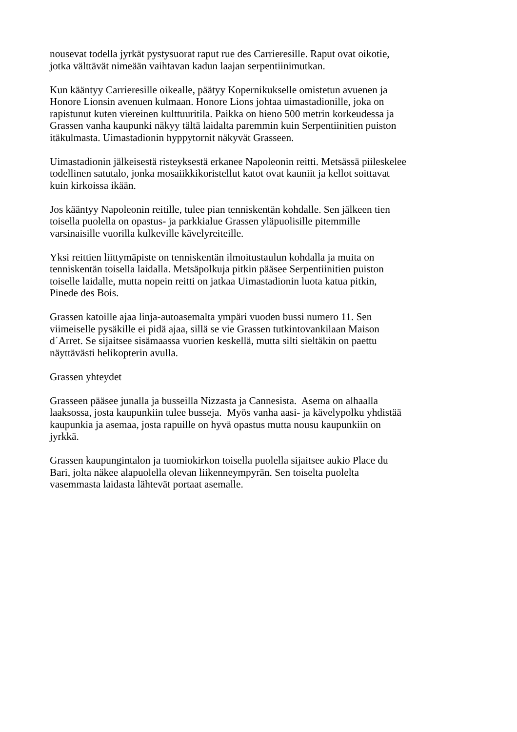nousevat todella jyrkät pystysuorat raput rue des Carrieresille. Raput ovat oikotie,
jotka välttävät nimeään vaihtavan kadun laajan serpentiinimutkan.
Kun kääntyy Carrieresille oikealle, päätyy Kopernikukselle omistetun avuenen ja
Honore Lionsin avenuen kulmaan. Honore Lions johtaa uimastadionille, joka on
rapistunut kuten viereinen kulttuuritila. Paikka on hieno 500 metrin korkeudessa ja
Grassen vanha kaupunki näkyy tältä laidalta paremmin kuin Serpentiinitien puiston
itäkulmasta. Uimastadionin hyppytornit näkyvät Grasseen.
Uimastadionin jälkeisestä risteyksestä erkanee Napoleonin reitti. Metsässä piileskelee
todellinen satutalo, jonka mosaiikkikoristellut katot ovat kauniit ja kellot soittavat
kuin kirkoissa ikään.
Jos kääntyy Napoleonin reitille, tulee pian tenniskentän kohdalle. Sen jälkeen tien
toisella puolella on opastus- ja parkkialue Grassen yläpuolisille pitemmille
varsinaisille vuorilla kulkeville kävelyreiteille.
Yksi reittien liittymäpiste on tenniskentän ilmoitustaulun kohdalla ja muita on
tenniskentän toisella laidalla. Metsäpolkuja pitkin pääsee Serpentiinitien puiston
toiselle laidalle, mutta nopein reitti on jatkaa Uimastadionin luota katua pitkin,
Pinede des Bois.
Grassen katoille ajaa linja-autoasemalta ympäri vuoden bussi numero 11. Sen
viimeiselle pysäkille ei pidä ajaa, sillä se vie Grassen tutkintovankilaan Maison
d´Arret. Se sijaitsee sisämaassa vuorien keskellä, mutta silti sieltäkin on paettu
näyttävästi helikopterin avulla.
Grassen yhteydet
Grasseen pääsee junalla ja busseilla Nizzasta ja Cannesista. Asema on alhaalla
laaksossa, josta kaupunkiin tulee busseja. Myös vanha aasi- ja kävelypolku yhdistää
kaupunkia ja asemaa, josta rapuille on hyvä opastus mutta nousu kaupunkiin on
jyrkkä.
Grassen kaupungintalon ja tuomiokirkon toisella puolella sijaitsee aukio Place du
Bari, jolta näkee alapuolella olevan liikenneympyrän. Sen toiselta puolelta
vasemmasta laidasta lähtevät portaat asemalle.